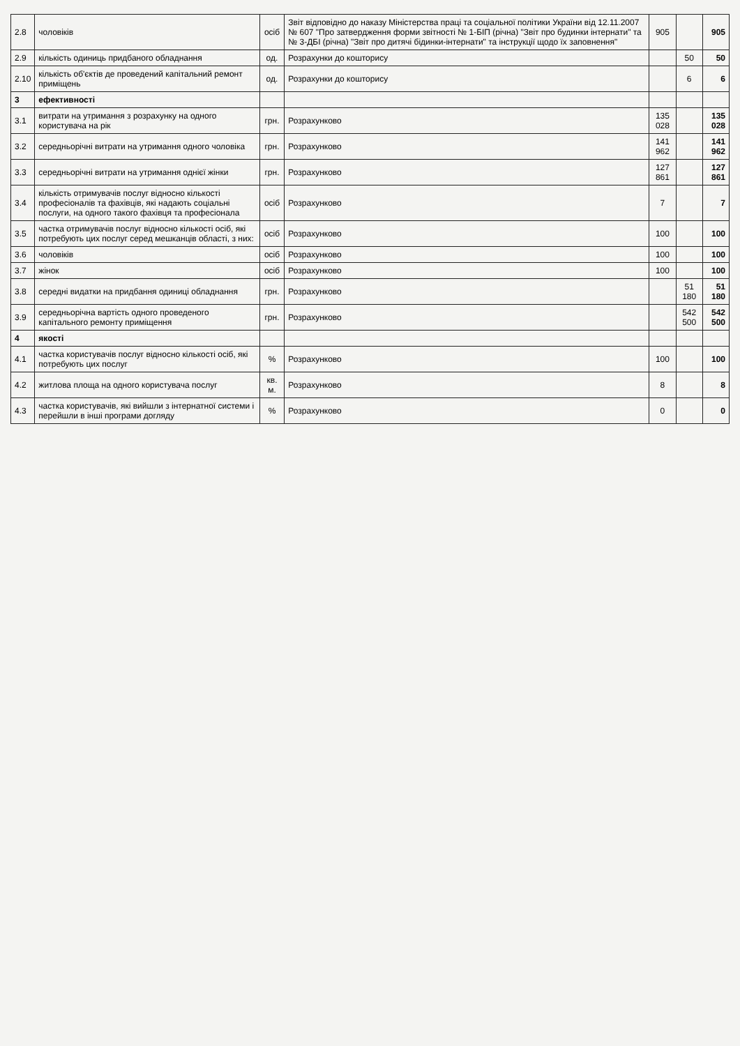| 2.8 | чоловіків | осіб | Звіт відповідно до наказу Міністерства праці та соціальної політики України від 12.11.2007 № 607 "Про затвердження форми звітності № 1-БІП (річна) "Звіт про будинки інтернати" та № 3-ДБІ (річна) "Звіт про дитячі бідинки-інтернати" та інструкції щодо їх заповнення" | 905 | | 905 |
| 2.9 | кількість одиниць придбаного обладнання | од. | Розрахунки до кошторису | | 50 | 50 |
| 2.10 | кількість об'єктів де проведений капітальний ремонт приміщень | од. | Розрахунки до кошторису | | 6 | 6 |
| 3 | ефективності | | | | | |
| 3.1 | витрати на утримання з розрахунку на одного користувача на рік | грн. | Розрахунково | 135 028 | | 135 028 |
| 3.2 | середньорічні витрати на утримання одного чоловіка | грн. | Розрахунково | 141 962 | | 141 962 |
| 3.3 | середньорічні витрати на утримання однієї жінки | грн. | Розрахунково | 127 861 | | 127 861 |
| 3.4 | кількість отримувачів послуг відносно кількості професіоналів та фахівців, які надають соціальні послуги, на одного такого фахівця та професіонала | осіб | Розрахунково | 7 | | 7 |
| 3.5 | частка отримувачів послуг відносно кількості осіб, які потребують цих послуг серед мешканців області, з них: | осіб | Розрахунково | 100 | | 100 |
| 3.6 | чоловіків | осіб | Розрахунково | 100 | | 100 |
| 3.7 | жінок | осіб | Розрахунково | 100 | | 100 |
| 3.8 | середні видатки на придбання одиниці обладнання | грн. | Розрахунково | | 51 180 | 51 180 |
| 3.9 | середньорічна вартість одного проведеного капітального ремонту приміщення | грн. | Розрахунково | | 542 500 | 542 500 |
| 4 | якості | | | | | |
| 4.1 | частка користувачів послуг відносно кількості осіб, які потребують цих послуг | % | Розрахунково | 100 | | 100 |
| 4.2 | житлова площа на одного користувача послуг | кв. м. | Розрахунково | 8 | | 8 |
| 4.3 | частка користувачів, які вийшли з інтернатної системи і перейшли в інші програми догляду | % | Розрахунково | 0 | | 0 |